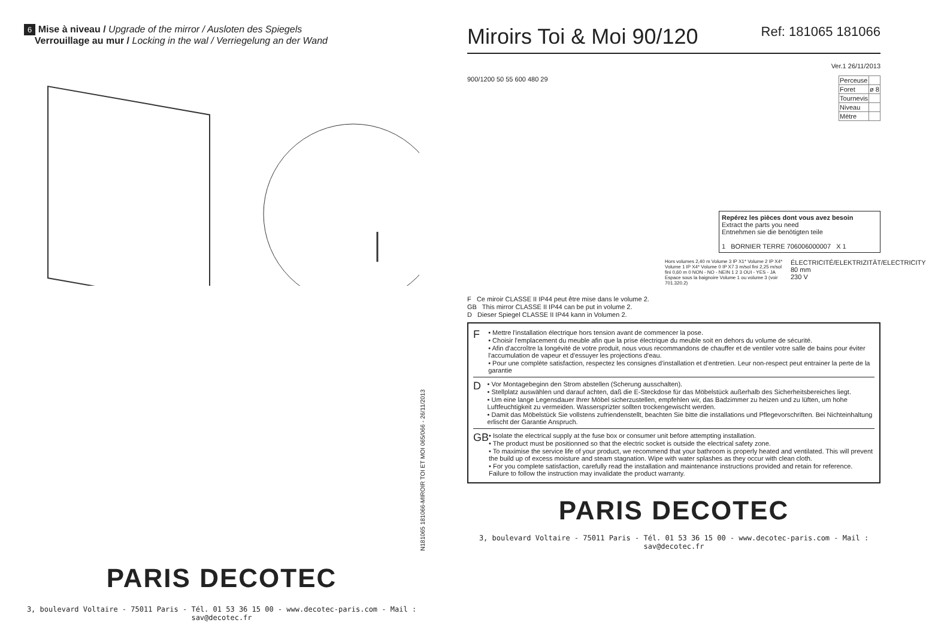6 Mise à niveau / Upgrade of the mirror / Ausloten des Spiegels
Verrouillage au mur / Locking in the wal / Verriegelung an der Wand
N181065 181066-MIROIR TOI ET MOI 065/066 - 26/11/2013
PARIS DECOTEC
3, boulevard Voltaire - 75011 Paris - Tél. 01 53 36 15 00 - www.decotec-paris.com - Mail : sav@decotec.fr
Miroirs Toi & Moi 90/120 Ref: 181065 181066
Ver.1 26/11/2013
900/1200 50 55 600 480 29
| Perceuse | |
| Foret | ø 8 |
| Tournevis | |
| Niveau | |
| Mètre | |
Repérez les pièces dont vous avez besoin
Extract the parts you need
Entnehmen sie die benötigten teile
1 BORNIER TERRE 706006000007 X 1
F Ce miroir CLASSE II IP44 peut être mise dans le volume 2.
GB This mirror CLASSE II IP44 can be put in volume 2.
D Dieser Spiegel CLASSE II IP44 kann in Volumen 2.
Hors volumes 2,40 m Volume 3 IP X1* Volume 2 IP X4* Volume 1 IP X4* Volume 0 IP X7 3 m/sol fini 2,25 m/sol fini 0,60 m 0 NON - NO - NEIN 1 2 3 OUI - YES - JA Espace sous la baignoire Volume 1 ou volume 3 (voir 701.320.2)
ÉLECTRICITÉ/ELEKTRIZITÄT/ELECTRICITY
80 mm
230 V
F
• Mettre l'installation électrique hors tension avant de commencer la pose.
• Choisir l'emplacement du meuble afin que la prise électrique du meuble soit en dehors du volume de sécurité.
• Afin d'accroître la longévité de votre produit, nous vous recommandons de chauffer et de ventiler votre salle de bains pour éviter l'accumulation de vapeur et d'essuyer les projections d'eau.
• Pour une complète satisfaction, respectez les consignes d'installation et d'entretien. Leur non-respect peut entrainer la perte de la garantie
D
• Vor Montagebeginn den Strom abstellen (Scherung ausschalten).
• Stellplatz auswählen und darauf achten, daß die E-Steckdose für das Möbelstück außerhalb des Sicherheitsbereiches liegt.
• Um eine lange Legensdauer Ihrer Möbel sicherzustellen, empfehlen wir, das Badzimmer zu heizen und zu lüften, um hohe Luftfeuchtigkeit zu vermeiden. Wassersprizter sollten trockengewischt werden.
• Damit das Möbelstück Sie vollstens zufriendenstellt, beachten Sie bitte die installations und Pflegevorschriften. Bei Nichteinhaltung erlischt der Garantie Anspruch.
GB
• Isolate the electrical supply at the fuse box or consumer unit before attempting installation.
• The product must be positionned so that the electric socket is outside the electrical safety zone.
• To maximise the service life of your product, we recommend that your bathroom is properly heated and ventilated. This will prevent the build up of excess moisture and steam stagnation. Wipe with water splashes as they occur with clean cloth.
• For you complete satisfaction, carefully read the installation and maintenance instructions provided and retain for reference. Failure to follow the instruction may invalidate the product warranty.
PARIS DECOTEC
3, boulevard Voltaire - 75011 Paris - Tél. 01 53 36 15 00 - www.decotec-paris.com - Mail : sav@decotec.fr